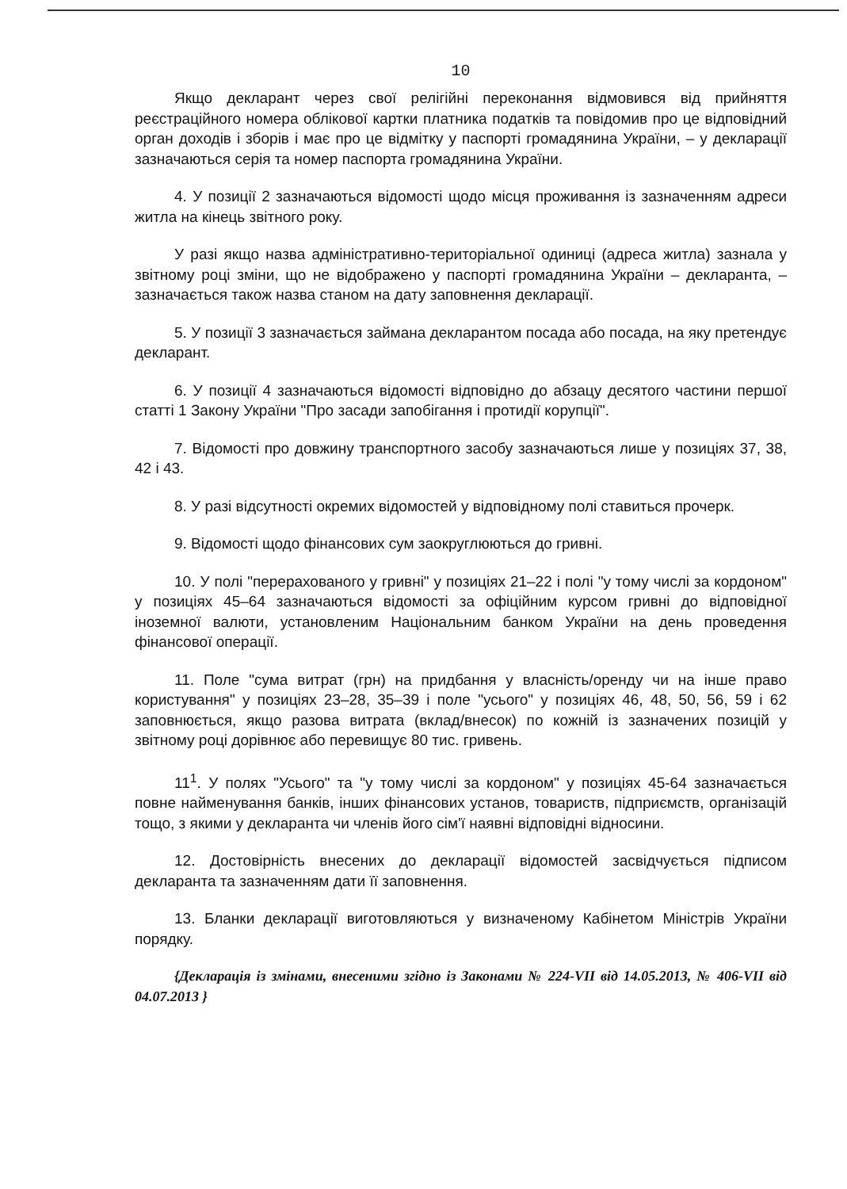10
Якщо декларант через свої релігійні переконання відмовився від прийняття реєстраційного номера облікової картки платника податків та повідомив про це відповідний орган доходів і зборів і має про це відмітку у паспорті громадянина України, – у декларації зазначаються серія та номер паспорта громадянина України.
4. У позиції 2 зазначаються відомості щодо місця проживання із зазначенням адреси житла на кінець звітного року.
У разі якщо назва адміністративно-територіальної одиниці (адреса житла) зазнала у звітному році зміни, що не відображено у паспорті громадянина України – декларанта, – зазначається також назва станом на дату заповнення декларації.
5. У позиції 3 зазначається займана декларантом посада або посада, на яку претендує декларант.
6. У позиції 4 зазначаються відомості відповідно до абзацу десятого частини першої статті 1 Закону України "Про засади запобігання і протидії корупції".
7. Відомості про довжину транспортного засобу зазначаються лише у позиціях 37, 38, 42 і 43.
8. У разі відсутності окремих відомостей у відповідному полі ставиться прочерк.
9. Відомості щодо фінансових сум заокруглюються до гривні.
10. У полі "перерахованого у гривні" у позиціях 21–22 і полі "у тому числі за кордоном" у позиціях 45–64 зазначаються відомості за офіційним курсом гривні до відповідної іноземної валюти, установленим Національним банком України на день проведення фінансової операції.
11. Поле "сума витрат (грн) на придбання у власність/оренду чи на інше право користування" у позиціях 23–28, 35–39 і поле "усього" у позиціях 46, 48, 50, 56, 59 і 62 заповнюється, якщо разова витрата (вклад/внесок) по кожній із зазначених позицій у звітному році дорівнює або перевищує 80 тис. гривень.
11<sup>1</sup>. У полях "Усього" та "у тому числі за кордоном" у позиціях 45-64 зазначається повне найменування банків, інших фінансових установ, товариств, підприємств, організацій тощо, з якими у декларанта чи членів його сім'ї наявні відповідні відносини.
12. Достовірність внесених до декларації відомостей засвідчується підписом декларанта та зазначенням дати її заповнення.
13. Бланки декларації виготовляються у визначеному Кабінетом Міністрів України порядку.
{Декларація із змінами, внесеними згідно із Законами № 224-VII від 14.05.2013, № 406-VII від 04.07.2013 }